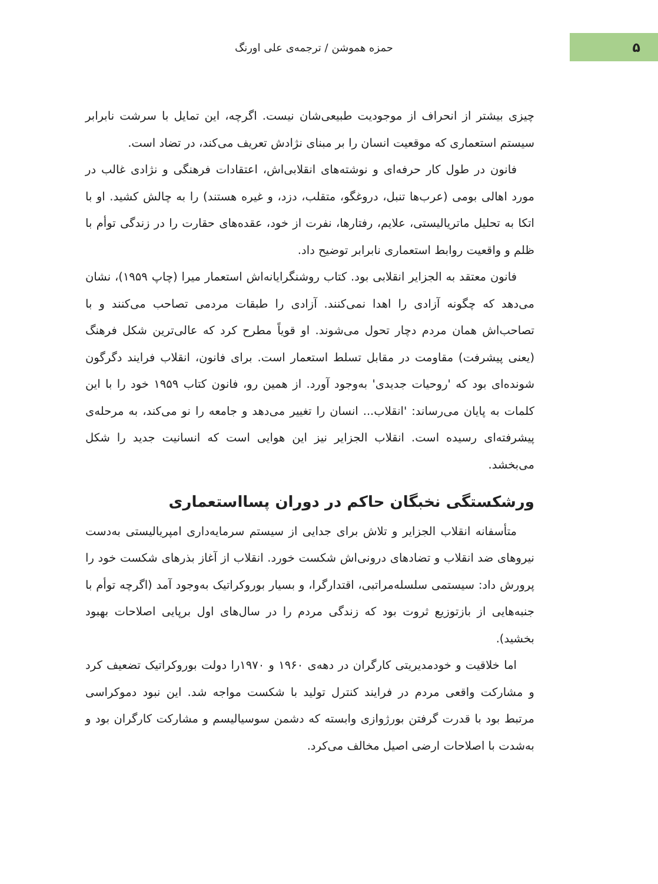۵
حمزه هموشن / ترجمه‌ی علی اورنگ
چیزی بیشتر از انحراف از موجودیت طبیعی‌شان نیست. اگرچه، این تمایل با سرشت نابرابر سیستم استعماری که موقعیت انسان را بر مبنای نژادش تعریف می‌کند، در تضاد است.
فانون در طول کار حرفه‌ای و نوشته‌های انقلابی‌اش، اعتقادات فرهنگی و نژادی غالب در مورد اهالی بومی (عرب‌ها تنبل، دروغگو، متقلب، دزد، و غیره هستند) را به چالش کشید. او با اتکا به تحلیل ماتریالیستی، علایم، رفتارها، نفرت از خود، عقده‌های حقارت را در زندگی توأم با ظلم و واقعیت روابط استعماری نابرابر توضیح داد.
فانون معتقد به الجزایر انقلابی بود. کتاب روشنگرایانه‌اش استعمار میرا (چاپ ۱۹۵۹)، نشان می‌دهد که چگونه آزادی را اهدا نمی‌کنند. آزادی را طبقات مردمی تصاحب می‌کنند و با تصاحب‌اش همان مردم دچار تحول می‌شوند. او قویاً مطرح کرد که عالی‌ترین شکل فرهنگ (یعنی پیشرفت) مقاومت در مقابل تسلط استعمار است. برای فانون، انقلاب فرایند دگرگون شونده‌ای بود که 'روحیات جدیدی' به‌وجود آورد. از همین رو، فانون کتاب ۱۹۵۹ خود را با این کلمات به پایان می‌رساند: 'انقلاب... انسان را تغییر می‌دهد و جامعه را نو می‌کند، به مرحله‌ی پیشرفته‌ای رسیده است. انقلاب الجزایر نیز این هوایی است که انسانیت جدید را شکل می‌بخشد.
ورشکستگی نخبگان حاکم در دوران پسااستعماری
متأسفانه انقلاب الجزایر و تلاش برای جدایی از سیستم سرمایه‌داری امپریالیستی به‌دست نیروهای ضد انقلاب و تضادهای درونی‌اش شکست خورد. انقلاب از آغاز بذرهای شکست خود را پرورش داد: سیستمی سلسله‌مراتبی، اقتدارگرا، و بسیار بوروکراتیک به‌وجود آمد (اگرچه توأم با جنبه‌هایی از بازتوزیع ثروت بود که زندگی مردم را در سال‌های اول برپایی اصلاحات بهبود بخشید).
اما خلاقیت و خودمدیریتی کارگران در دهه‌ی ۱۹۶۰ و ۱۹۷۰را دولت بوروکراتیک تضعیف کرد و مشارکت واقعی مردم در فرایند کنترل تولید با شکست مواجه شد. این نبود دموکراسی مرتبط بود با قدرت گرفتن بورژوازی وابسته که دشمن سوسیالیسم و مشارکت کارگران بود و به‌شدت با اصلاحات ارضی اصیل مخالف می‌کرد.